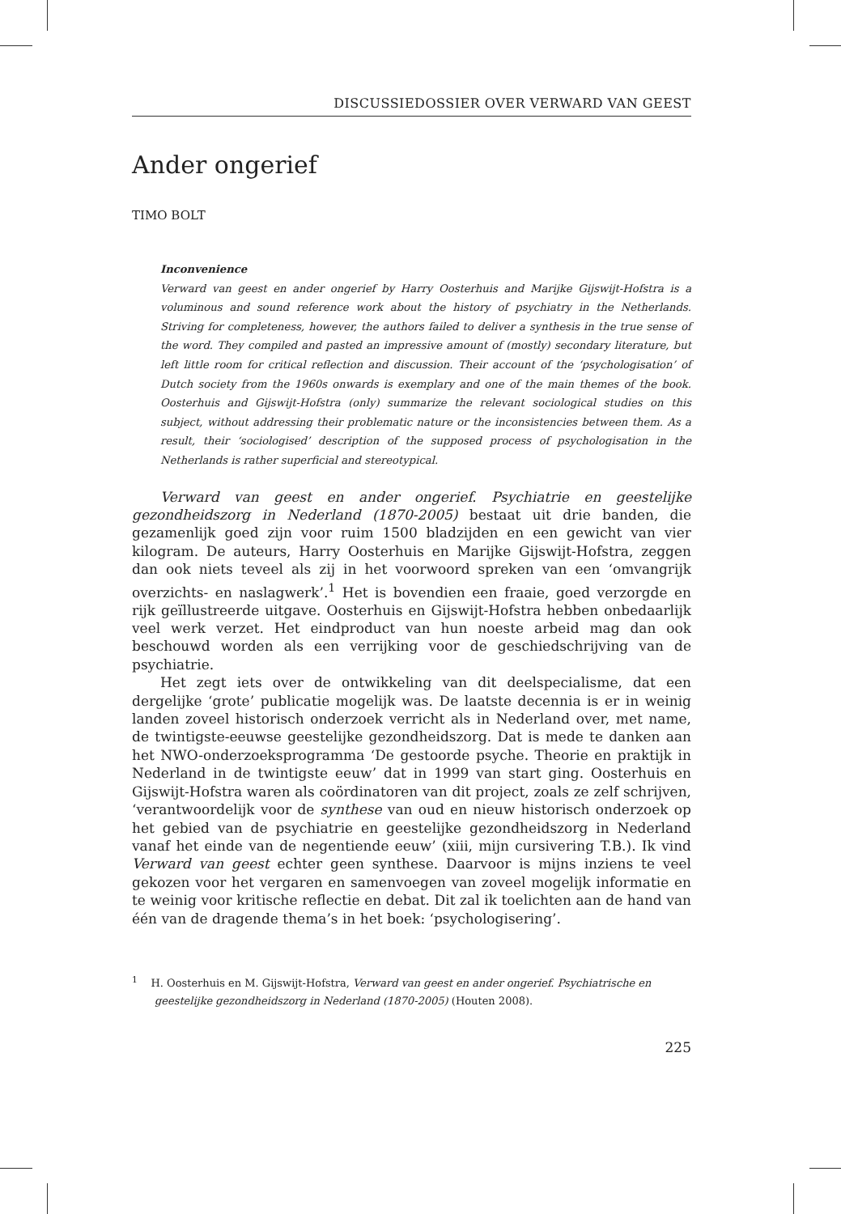DISCUSSIEDOSSIER OVER VERWARD VAN GEEST
Ander ongerief
TIMO BOLT
Inconvenience
Verward van geest en ander ongerief by Harry Oosterhuis and Marijke Gijswijt-Hofstra is a voluminous and sound reference work about the history of psychiatry in the Netherlands. Striving for completeness, however, the authors failed to deliver a synthesis in the true sense of the word. They compiled and pasted an impressive amount of (mostly) secondary literature, but left little room for critical reflection and discussion. Their account of the ‘psychologisation’ of Dutch society from the 1960s onwards is exemplary and one of the main themes of the book. Oosterhuis and Gijswijt-Hofstra (only) summarize the relevant sociological studies on this subject, without addressing their problematic nature or the inconsistencies between them. As a result, their ‘sociologised’ description of the supposed process of psychologisation in the Netherlands is rather superficial and stereotypical.
Verward van geest en ander ongerief. Psychiatrie en geestelijke gezondheids­zorg in Nederland (1870-2005) bestaat uit drie banden, die gezamenlijk goed zijn voor ruim 1500 bladzijden en een gewicht van vier kilogram. De auteurs, Harry Oosterhuis en Marijke Gijswijt-Hofstra, zeggen dan ook niets teveel als zij in het voorwoord spreken van een ‘omvangrijk overzichts- en naslagwerk’.<sup>1</sup> Het is bovendien een fraaie, goed verzorgde en rijk geïllustreerde uitgave. Oosterhuis en Gijswijt-Hofstra hebben onbedaarlijk veel werk verzet. Het eindproduct van hun noeste arbeid mag dan ook beschouwd worden als een verrijking voor de geschiedschrijving van de psychiatrie.
Het zegt iets over de ontwikkeling van dit deelspecialisme, dat een dergelijke ‘grote’ publicatie mogelijk was. De laatste decennia is er in weinig landen zoveel historisch onderzoek verricht als in Nederland over, met name, de twintigste-eeuwse geestelijke gezondheidszorg. Dat is mede te danken aan het NWO-onderzoeksprogramma ‘De gestoorde psyche. Theorie en praktijk in Nederland in de twintigste eeuw’ dat in 1999 van start ging. Oosterhuis en Gijswijt-Hofstra waren als coördinatoren van dit project, zoals ze zelf schrijven, ‘verantwoordelijk voor de synthese van oud en nieuw historisch onderzoek op het gebied van de psychiatrie en geestelijke gezondheidszorg in Nederland vanaf het einde van de negentiende eeuw’ (xiii, mijn cursivering T.B.). Ik vind Verward van geest echter geen synthese. Daarvoor is mijns inziens te veel gekozen voor het vergaren en samenvoegen van zoveel mogelijk informatie en te weinig voor kritische reflectie en debat. Dit zal ik toelichten aan de hand van één van de dragende thema’s in het boek: ‘psychologisering’.
<sup>1</sup> H. Oosterhuis en M. Gijswijt-Hofstra, Verward van geest en ander ongerief. Psychiatrische en geestelijke gezondheidszorg in Nederland (1870-2005) (Houten 2008).
225